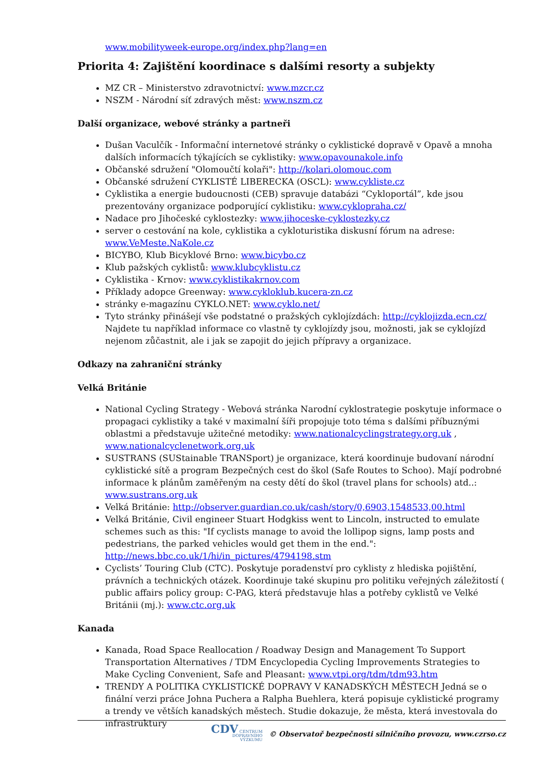www.mobilityweek-europe.org/index.php?lang=en
Priorita 4: Zajištění koordinace s dalšími resorty a subjekty
MZ CR – Ministerstvo zdravotnictví: www.mzcr.cz
NSZM - Národní síť zdravých měst: www.nszm.cz
Další organizace, webové stránky a partneři
Dušan Vaculčík - Informační internetové stránky o cyklistické dopravě v Opavě a mnoha dalších informacích týkajících se cyklistiky: www.opavounakole.info
Občanské sdružení "Olomoučtí kolaři": http://kolari.olomouc.com
Občanské sdružení CYKLISTÉ LIBERECKA (OSCL): www.cykliste.cz
Cyklistika a energie budoucnosti (CEB) spravuje databázi “Cykloportál”, kde jsou prezentovány organizace podporující cyklistiku: www.cyklopraha.cz/
Nadace pro Jihočeské cyklostezky: www.jihoceske-cyklostezky.cz
server o cestování na kole, cyklistika a cykloturistika diskusní fórum na adrese: www.VeMeste.NaKole.cz
BICYBO, Klub Bicyklové Brno: www.bicybo.cz
Klub pažských cyklistů: www.klubcyklistu.cz
Cyklistika - Krnov: www.cyklistikakrnov.com
Příklady adopce Greenway: www.cykloklub.kucera-zn.cz
stránky e-magazínu CYKLO.NET: www.cyklo.net/
Tyto stránky přinášejí vše podstatné o pražských cyklojízdách: http://cyklojizda.ecn.cz/ Najdete tu například informace co vlastně ty cyklojízdy jsou, možnosti, jak se cyklojízd nejenom zůčastnit, ale i jak se zapojit do jejich přípravy a organizace.
Odkazy na zahraniční stránky
Velká Británie
National Cycling Strategy - Webová stránka Narodní cyklostrategie poskytuje informace o propagaci cyklistiky a také v maximalní šíři propojuje toto téma s dalšími příbuznými oblastmi a představuje užitečné metodiky: www.nationalcyclingstrategy.org.uk , www.nationalcyclenetwork.org.uk
SUSTRANS (SUStainable TRANSport) je organizace, která koordinuje budovaní národní cyklistické sítě a program Bezpečných cest do škol (Safe Routes to Schoo). Mají podrobné informace k plánům zaměřeným na cesty dětí do škol (travel plans for schools) atd..: www.sustrans.org.uk
Velká Británie: http://observer.guardian.co.uk/cash/story/0,6903,1548533,00.html
Velká Británie, Civil engineer Stuart Hodgkiss went to Lincoln, instructed to emulate schemes such as this: "If cyclists manage to avoid the lollipop signs, lamp posts and pedestrians, the parked vehicles would get them in the end.": http://news.bbc.co.uk/1/hi/in_pictures/4794198.stm
Cyclists’ Touring Club (CTC). Poskytuje poradenství pro cyklisty z hlediska pojištění, právních a technických otázek. Koordinuje také skupinu pro politiku veřejných záležitostí ( public affairs policy group: C-PAG, která představuje hlas a potřeby cyklistů ve Velké Británii (mj.): www.ctc.org.uk
Kanada
Kanada, Road Space Reallocation / Roadway Design and Management To Support Transportation Alternatives / TDM Encyclopedia Cycling Improvements Strategies to Make Cycling Convenient, Safe and Pleasant: www.vtpi.org/tdm/tdm93.htm
TRENDY A POLITIKA CYKLISTICKÉ DOPRAVY V KANADSKÝCH MĚSTECH Jedná se o finální verzi práce Johna Puchera a Ralpha Buehlera, která popisuje cyklistické programy a trendy ve větších kanadských městech. Studie dokazuje, že města, která investovala do infrastruktury
CDV CENTRUM
DOPRAVNÍHO
VÝZKUMU © Observatoř bezpečnosti silničního provozu, www.czrso.cz